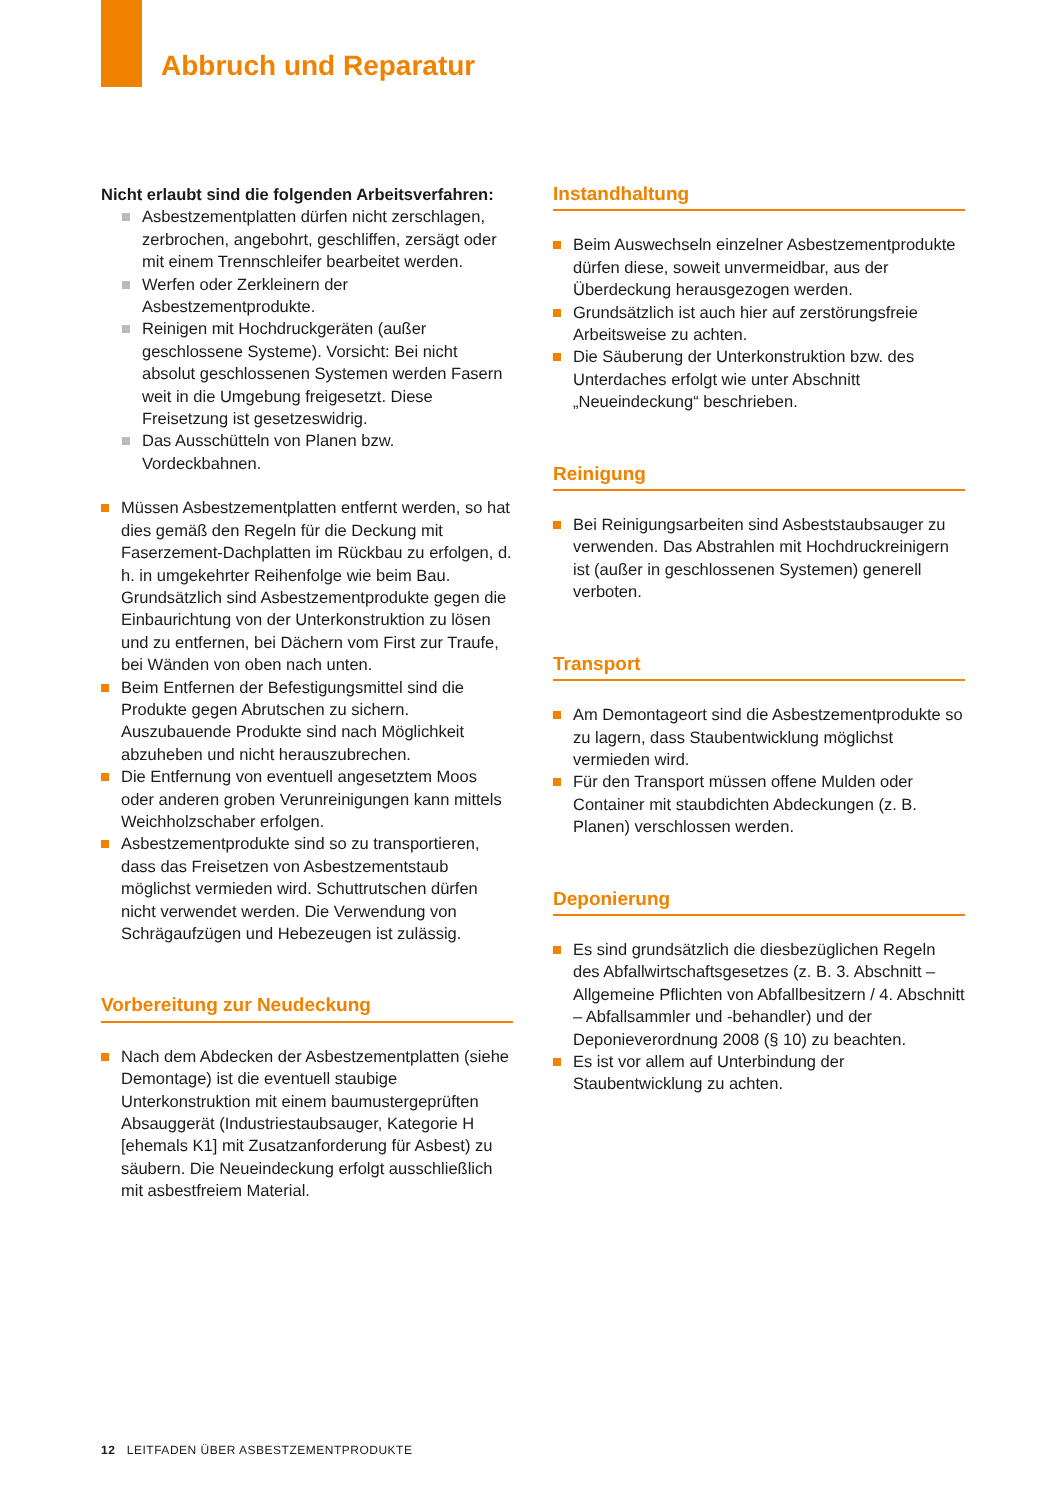Abbruch und Reparatur
Nicht erlaubt sind die folgenden Arbeitsverfahren:
Asbestzementplatten dürfen nicht zerschlagen, zerbrochen, angebohrt, geschliffen, zersägt oder mit einem Trennschleifer bearbeitet werden.
Werfen oder Zerkleinern der Asbestzementprodukte.
Reinigen mit Hochdruckgeräten (außer geschlossene Systeme). Vorsicht: Bei nicht absolut geschlossenen Systemen werden Fasern weit in die Umgebung freigesetzt. Diese Freisetzung ist gesetzeswidrig.
Das Ausschütteln von Planen bzw. Vordeckbahnen.
Müssen Asbestzementplatten entfernt werden, so hat dies gemäß den Regeln für die Deckung mit Faserzement-Dachplatten im Rückbau zu erfolgen, d. h. in umgekehrter Reihenfolge wie beim Bau. Grundsätzlich sind Asbestzementprodukte gegen die Einbaurichtung von der Unterkonstruktion zu lösen und zu entfernen, bei Dächern vom First zur Traufe, bei Wänden von oben nach unten.
Beim Entfernen der Befestigungsmittel sind die Produkte gegen Abrutschen zu sichern. Auszubauende Produkte sind nach Möglichkeit abzuheben und nicht herauszubrechen.
Die Entfernung von eventuell angesetztem Moos oder anderen groben Verunreinigungen kann mittels Weichholzschaber erfolgen.
Asbestzementprodukte sind so zu transportieren, dass das Freisetzen von Asbestzementstaub möglichst vermieden wird. Schuttrutschen dürfen nicht verwendet werden. Die Verwendung von Schrägaufzügen und Hebezeugen ist zulässig.
Vorbereitung zur Neudeckung
Nach dem Abdecken der Asbestzementplatten (siehe Demontage) ist die eventuell staubige Unterkonstruktion mit einem baumustergeprüften Absauggerät (Industriestaubsauger, Kategorie H [ehemals K1] mit Zusatzanforderung für Asbest) zu säubern. Die Neueindeckung erfolgt ausschließlich mit asbestfreiem Material.
Instandhaltung
Beim Auswechseln einzelner Asbestzementprodukte dürfen diese, soweit unvermeidbar, aus der Überdeckung herausgezogen werden.
Grundsätzlich ist auch hier auf zerstörungsfreie Arbeitsweise zu achten.
Die Säuberung der Unterkonstruktion bzw. des Unterdaches erfolgt wie unter Abschnitt „Neueindeckung“ beschrieben.
Reinigung
Bei Reinigungsarbeiten sind Asbeststaubsauger zu verwenden. Das Abstrahlen mit Hochdruckreinigern ist (außer in geschlossenen Systemen) generell verboten.
Transport
Am Demontageort sind die Asbestzementprodukte so zu lagern, dass Staubentwicklung möglichst vermieden wird.
Für den Transport müssen offene Mulden oder Container mit staubdichten Abdeckungen (z. B. Planen) verschlossen werden.
Deponierung
Es sind grundsätzlich die diesbezüglichen Regeln des Abfallwirtschaftsgesetzes (z. B. 3. Abschnitt – Allgemeine Pflichten von Abfallbesitzern / 4. Abschnitt – Abfallsammler und -behandler) und der Deponieverordnung 2008 (§ 10) zu beachten.
Es ist vor allem auf Unterbindung der Staubentwicklung zu achten.
12 LEITFADEN ÜBER ASBESTZEMENTPRODUKTE